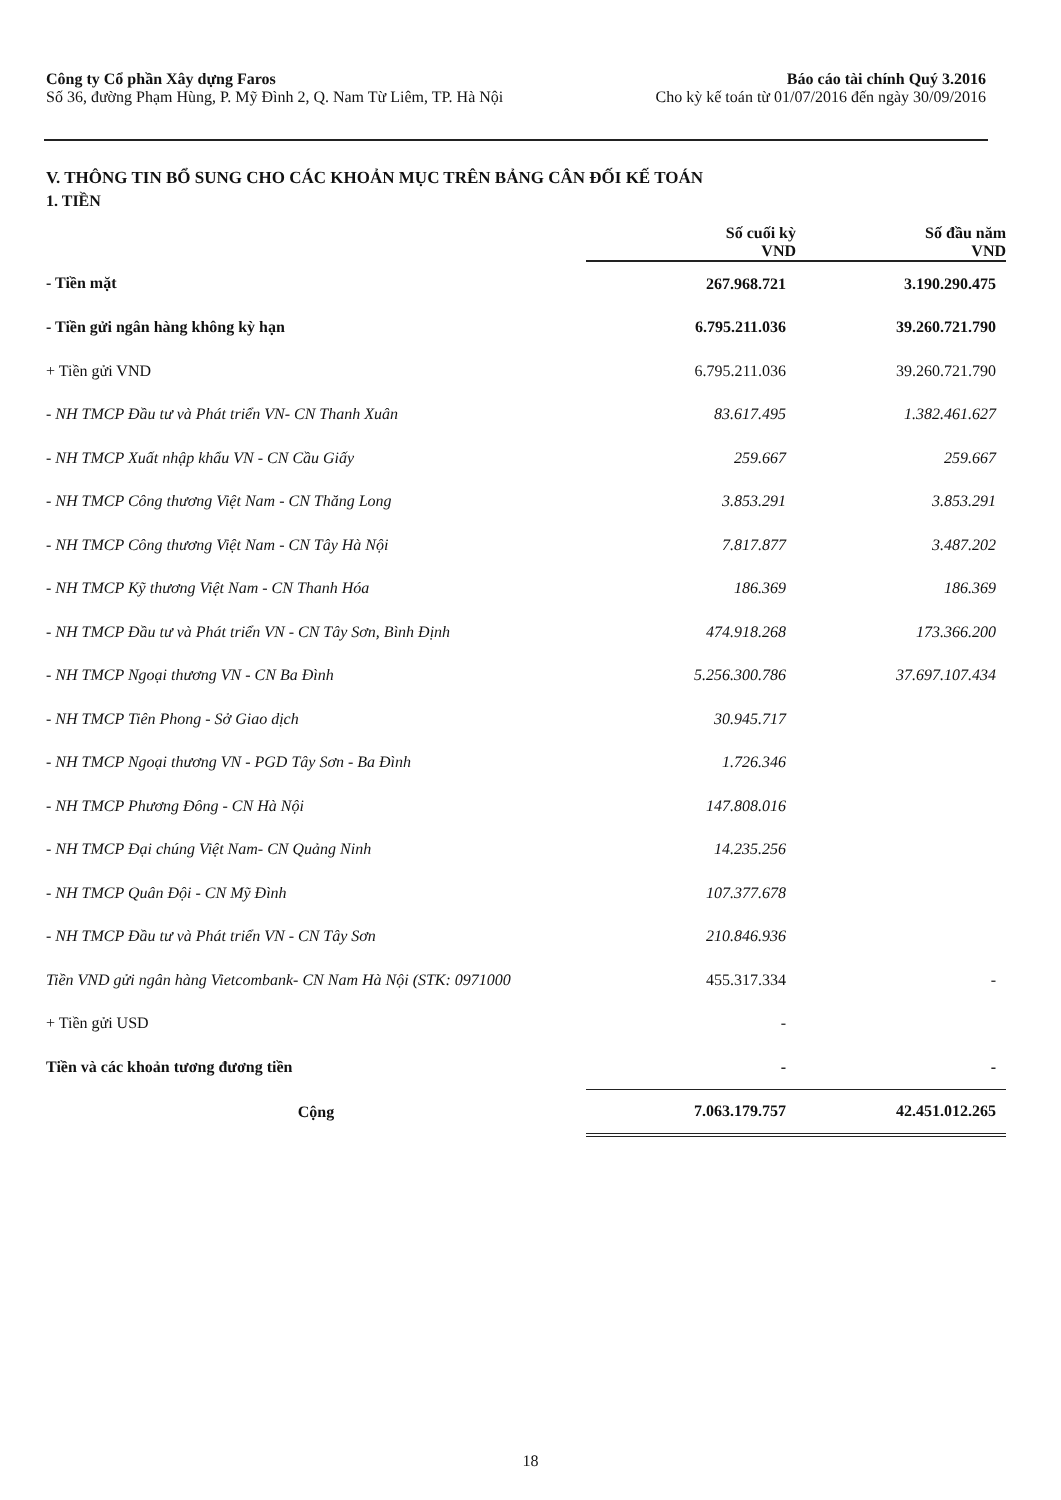Công ty Cổ phần Xây dựng Faros
Số 36, đường Phạm Hùng, P. Mỹ Đình 2, Q. Nam Từ Liêm, TP. Hà Nội
Báo cáo tài chính Quý 3.2016
Cho kỳ kế toán từ 01/07/2016 đến ngày 30/09/2016
V. THÔNG TIN BỔ SUNG CHO CÁC KHOẢN MỤC TRÊN BẢNG CÂN ĐỐI KẾ TOÁN
1. TIỀN
| | Số cuối kỳ VND | Số đầu năm VND |
| --- | --- | --- |
| - Tiền mặt | 267.968.721 | 3.190.290.475 |
| - Tiền gửi ngân hàng không kỳ hạn | 6.795.211.036 | 39.260.721.790 |
| + Tiền gửi VND | 6.795.211.036 | 39.260.721.790 |
| - NH TMCP Đầu tư và Phát triển VN- CN Thanh Xuân | 83.617.495 | 1.382.461.627 |
| - NH TMCP Xuất nhập khẩu VN - CN Cầu Giấy | 259.667 | 259.667 |
| - NH TMCP Công thương Việt Nam - CN Thăng Long | 3.853.291 | 3.853.291 |
| - NH TMCP Công thương Việt Nam - CN Tây Hà Nội | 7.817.877 | 3.487.202 |
| - NH TMCP Kỹ thương Việt Nam - CN Thanh Hóa | 186.369 | 186.369 |
| - NH TMCP Đầu tư và Phát triển VN - CN Tây Sơn, Bình Định | 474.918.268 | 173.366.200 |
| - NH TMCP Ngoại thương VN - CN Ba Đình | 5.256.300.786 | 37.697.107.434 |
| - NH TMCP Tiên Phong - Sở Giao dịch | 30.945.717 | |
| - NH TMCP Ngoại thương VN - PGD Tây Sơn - Ba Đình | 1.726.346 | |
| - NH TMCP Phương Đông - CN Hà Nội | 147.808.016 | |
| - NH TMCP Đại chúng Việt Nam- CN Quảng Ninh | 14.235.256 | |
| - NH TMCP Quân Đội - CN Mỹ Đình | 107.377.678 | |
| - NH TMCP Đầu tư và Phát triển VN - CN Tây Sơn | 210.846.936 | |
| Tiền VND gửi ngân hàng Vietcombank- CN Nam Hà Nội (STK: 0971000 | 455.317.334 | - |
| + Tiền gửi USD | - | |
| Tiền và các khoản tương đương tiền | - | - |
| Cộng | 7.063.179.757 | 42.451.012.265 |
18